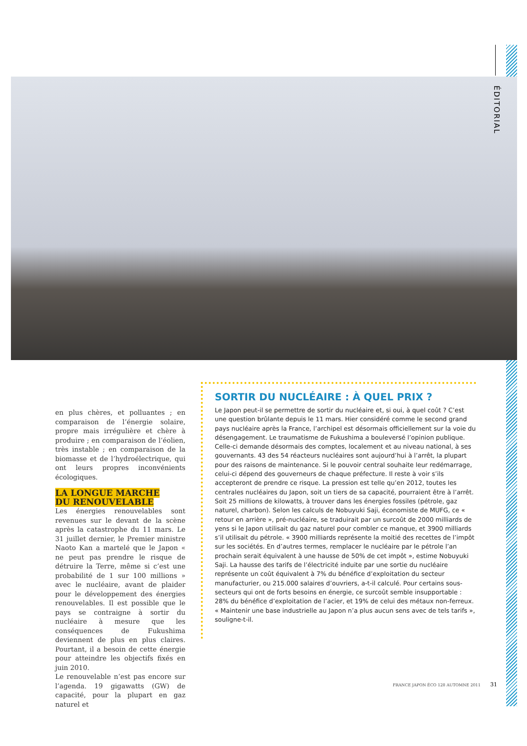ÉDITORIAL
en plus chères, et polluantes ; en comparaison de l’énergie solaire, propre mais irrégulière et chère à produire ; en comparaison de l’éolien, très instable ; en comparaison de la biomasse et de l’hydroélectrique, qui ont leurs propres inconvénients écologiques.
LA LONGUE MARCHE
DU RENOUVELABLE
Les énergies renouvelables sont revenues sur le devant de la scène après la catastrophe du 11 mars. Le 31 juillet dernier, le Premier ministre Naoto Kan a martelé que le Japon « ne peut pas prendre le risque de détruire la Terre, même si c’est une probabilité de 1 sur 100 millions » avec le nucléaire, avant de plaider pour le développement des énergies renouvelables. Il est possible que le pays se contraigne à sortir du nucléaire à mesure que les conséquences de Fukushima deviennent de plus en plus claires. Pourtant, il a besoin de cette énergie pour atteindre les objectifs fixés en juin 2010.
Le renouvelable n’est pas encore sur l’agenda. 19 gigawatts (GW) de capacité, pour la plupart en gaz naturel et
SORTIR DU NUCLÉAIRE : À QUEL PRIX ?
Le Japon peut-il se permettre de sortir du nucléaire et, si oui, à quel coût ? C’est une question brûlante depuis le 11 mars. Hier considéré comme le second grand pays nucléaire après la France, l’archipel est désormais officiellement sur la voie du désengagement. Le traumatisme de Fukushima a bouleversé l’opinion publique. Celle-ci demande désormais des comptes, localement et au niveau national, à ses gouvernants. 43 des 54 réacteurs nucléaires sont aujourd’hui à l’arrêt, la plupart pour des raisons de maintenance. Si le pouvoir central souhaite leur redémarrage, celui-ci dépend des gouverneurs de chaque préfecture. Il reste à voir s’ils accepteront de prendre ce risque. La pression est telle qu’en 2012, toutes les centrales nucléaires du Japon, soit un tiers de sa capacité, pourraient être à l’arrêt. Soit 25 millions de kilowatts, à trouver dans les énergies fossiles (pétrole, gaz naturel, charbon). Selon les calculs de Nobuyuki Saji, économiste de MUFG, ce « retour en arrière », pré-nucléaire, se traduirait par un surcoût de 2000 milliards de yens si le Japon utilisait du gaz naturel pour combler ce manque, et 3900 milliards s’il utilisait du pétrole. « 3900 milliards représente la moitié des recettes de l’impôt sur les sociétés. En d’autres termes, remplacer le nucléaire par le pétrole l’an prochain serait équivalent à une hausse de 50% de cet impôt », estime Nobuyuki Saji. La hausse des tarifs de l’électricité induite par une sortie du nucléaire représente un coût équivalent à 7% du bénéfice d’exploitation du secteur manufacturier, ou 215.000 salaires d’ouvriers, a-t-il calculé. Pour certains sous-secteurs qui ont de forts besoins en énergie, ce surcoût semble insupportable : 28% du bénéfice d’exploitation de l’acier, et 19% de celui des métaux non-ferreux. « Maintenir une base industrielle au Japon n’a plus aucun sens avec de tels tarifs », souligne-t-il.
FRANCE JAPON ÉCO 128 AUTOMNE 2011
31